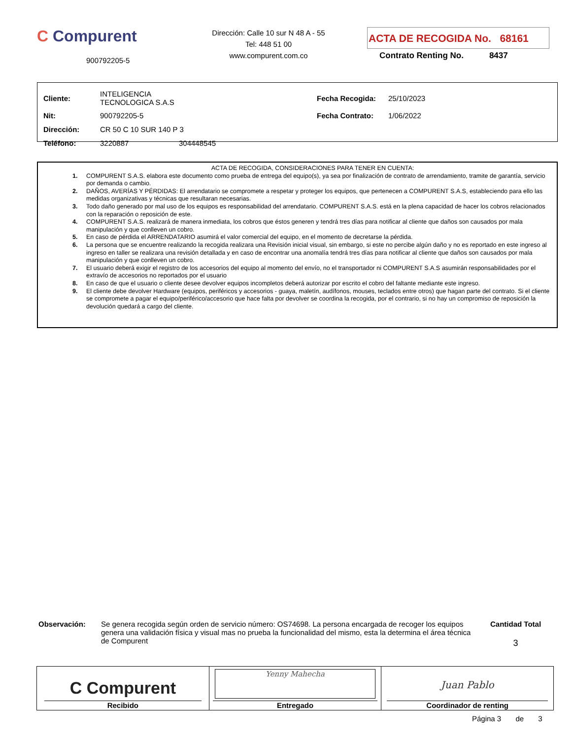C Compurent
900792205-5
Dirección: Calle 10 sur N 48 A - 55
Tel: 448 51 00
www.compurent.com.co
ACTA DE RECOGIDA No. 68161
Contrato Renting No. 8437
| Cliente: | INTELIGENCIA TECNOLOGICA S.A.S | | Fecha Recogida: | 25/10/2023 |
| Nit: | 900792205-5 | | Fecha Contrato: | 1/06/2022 |
| Dirección: | CR 50 C 10 SUR 140 P 3 | | | |
| Teléfono: | 3220887 | 304448545 | | |
ACTA DE RECOGIDA, CONSIDERACIONES PARA TENER EN CUENTA:
1. COMPURENT S.A.S. elabora este documento como prueba de entrega del equipo(s), ya sea por finalización de contrato de arrendamiento, tramite de garantía, servicio por demanda o cambio.
2. DAÑOS, AVERÍAS Y PÉRDIDAS: El arrendatario se compromete a respetar y proteger los equipos, que pertenecen a COMPURENT S.A.S, estableciendo para ello las medidas organizativas y técnicas que resultaran necesarias.
3. Todo daño generado por mal uso de los equipos es responsabilidad del arrendatario. COMPURENT S.A.S. está en la plena capacidad de hacer los cobros relacionados con la reparación o reposición de este.
4. COMPURENT S.A.S. realizará de manera inmediata, los cobros que éstos generen y tendrá tres días para notificar al cliente que daños son causados por mala manipulación y que conlleven un cobro.
5. En caso de pérdida el ARRENDATARIO asumirá el valor comercial del equipo, en el momento de decretarse la pérdida.
6. La persona que se encuentre realizando la recogida realizara una Revisión inicial visual, sin embargo, si este no percibe algún daño y no es reportado en este ingreso al ingreso en taller se realizara una revisión detallada y en caso de encontrar una anomalía tendrá tres días para notificar al cliente que daños son causados por mala manipulación y que conlleven un cobro.
7. El usuario deberá exigir el registro de los accesorios del equipo al momento del envío, no el transportador ni COMPURENT S.A.S asumirán responsabilidades por el extravío de accesorios no reportados por el usuario
8. En caso de que el usuario o cliente desee devolver equipos incompletos deberá autorizar por escrito el cobro del faltante mediante este ingreso.
9. El cliente debe devolver Hardware (equipos, periféricos y accesorios - guaya, maletín, audífonos, mouses, teclados entre otros) que hagan parte del contrato. Si el cliente se compromete a pagar el equipo/periférico/accesorio que hace falta por devolver se coordina la recogida, por el contrario, si no hay un compromiso de reposición la devolución quedará a cargo del cliente.
Observación: Se genera recogida según orden de servicio número: OS74698. La persona encargada de recoger los equipos genera una validación física y visual mas no prueba la funcionalidad del mismo, esta la determina el área técnica de Compurent
Cantidad Total
3
| C Compurent Recibido | Yenny Mahecha Entregado | Juan Pablo Coordinador de renting |
Página 3 de 3